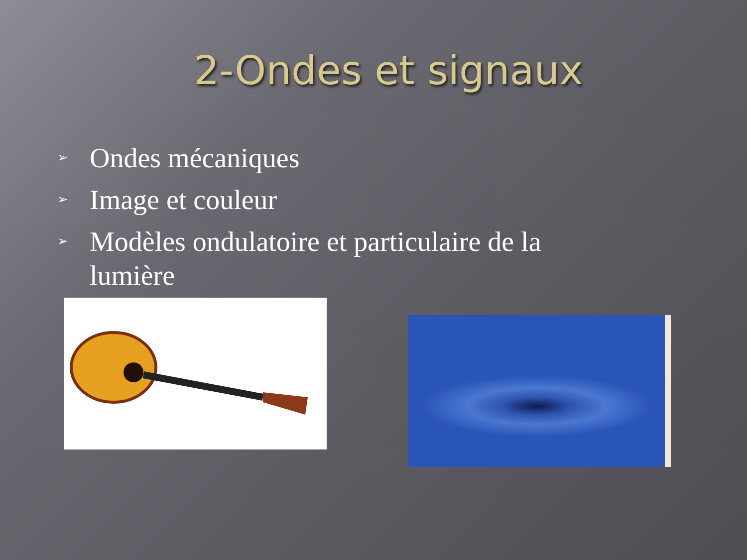2-Ondes et signaux
➢ Ondes mécaniques
➢ Image et couleur
➢ Modèles ondulatoire et particulaire de la lumière